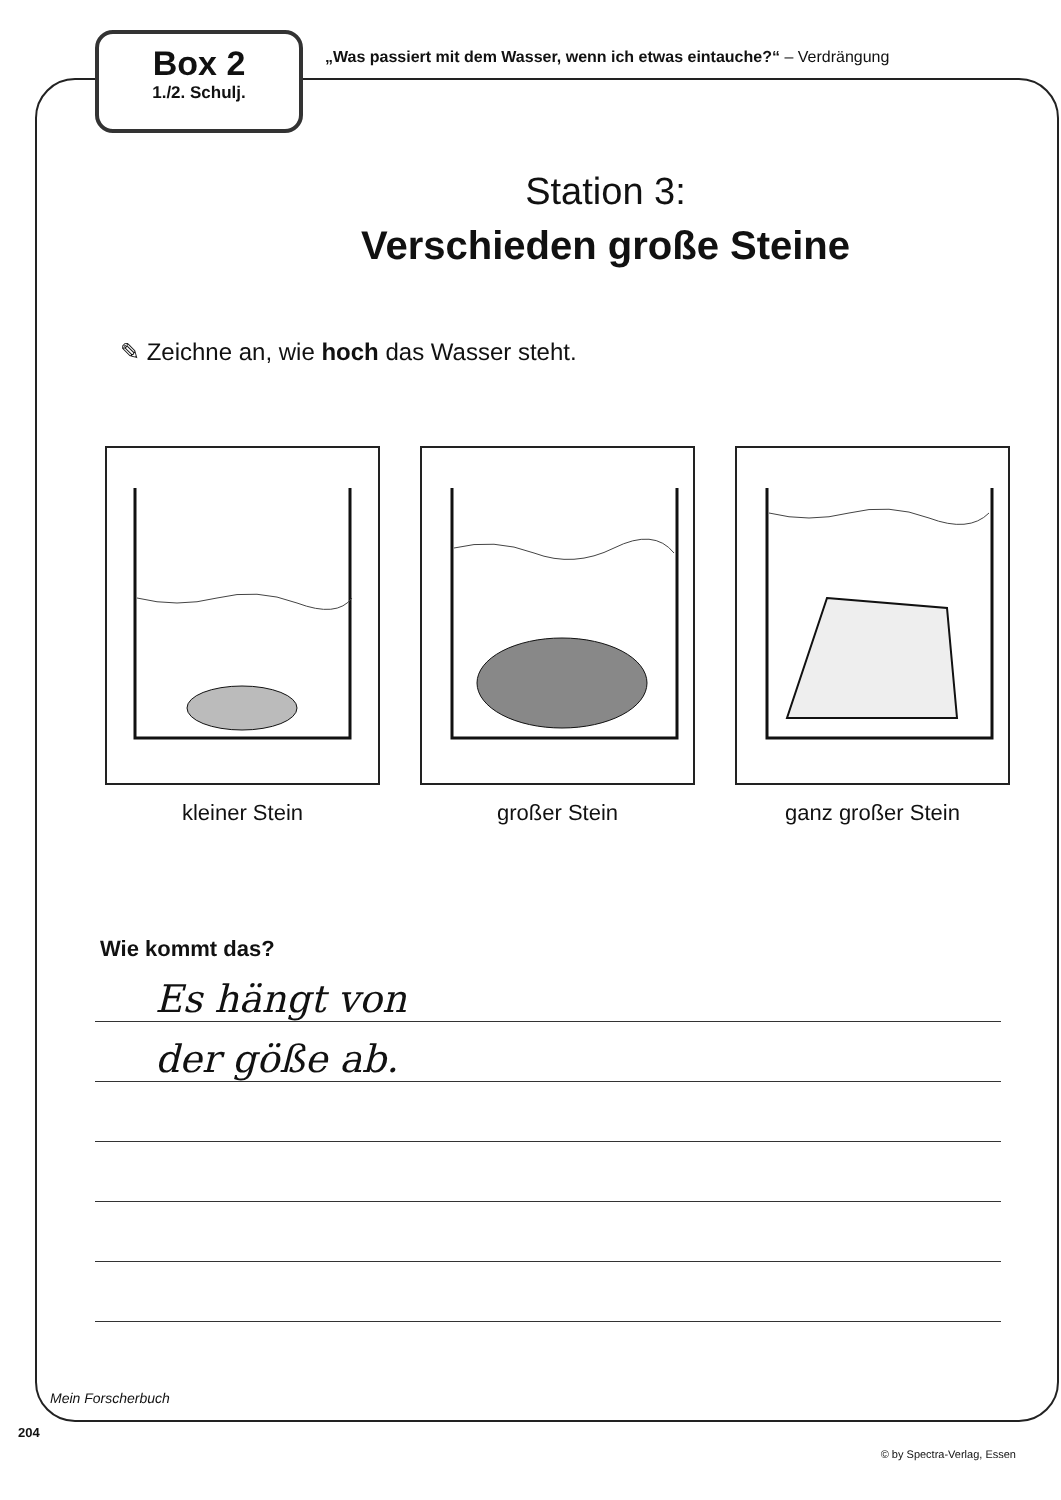Box 2
1./2. Schulj.
„Was passiert mit dem Wasser, wenn ich etwas eintauche?“ – Verdrängung
Station 3:
Verschieden große Steine
✎ Zeichne an, wie hoch das Wasser steht.
kleiner Stein großer Stein ganz großer Stein
Wie kommt das?
Es hängt von
der göße ab.
Mein Forscherbuch
204
© by Spectra-Verlag, Essen